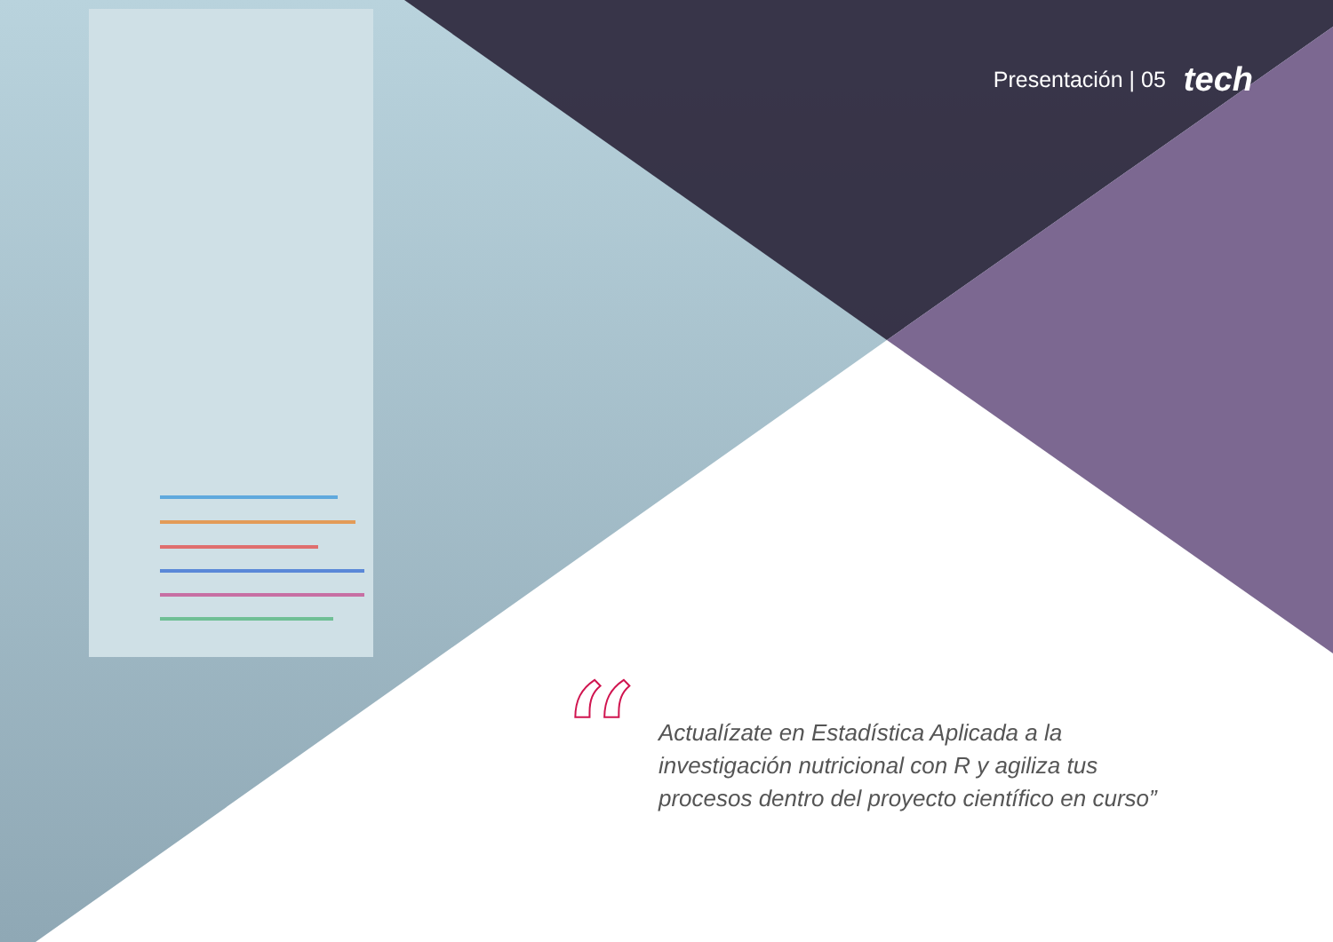Presentación | 05 tech
“
Actualízate en Estadística Aplicada a la investigación nutricional con R y agiliza tus procesos dentro del proyecto científico en curso”